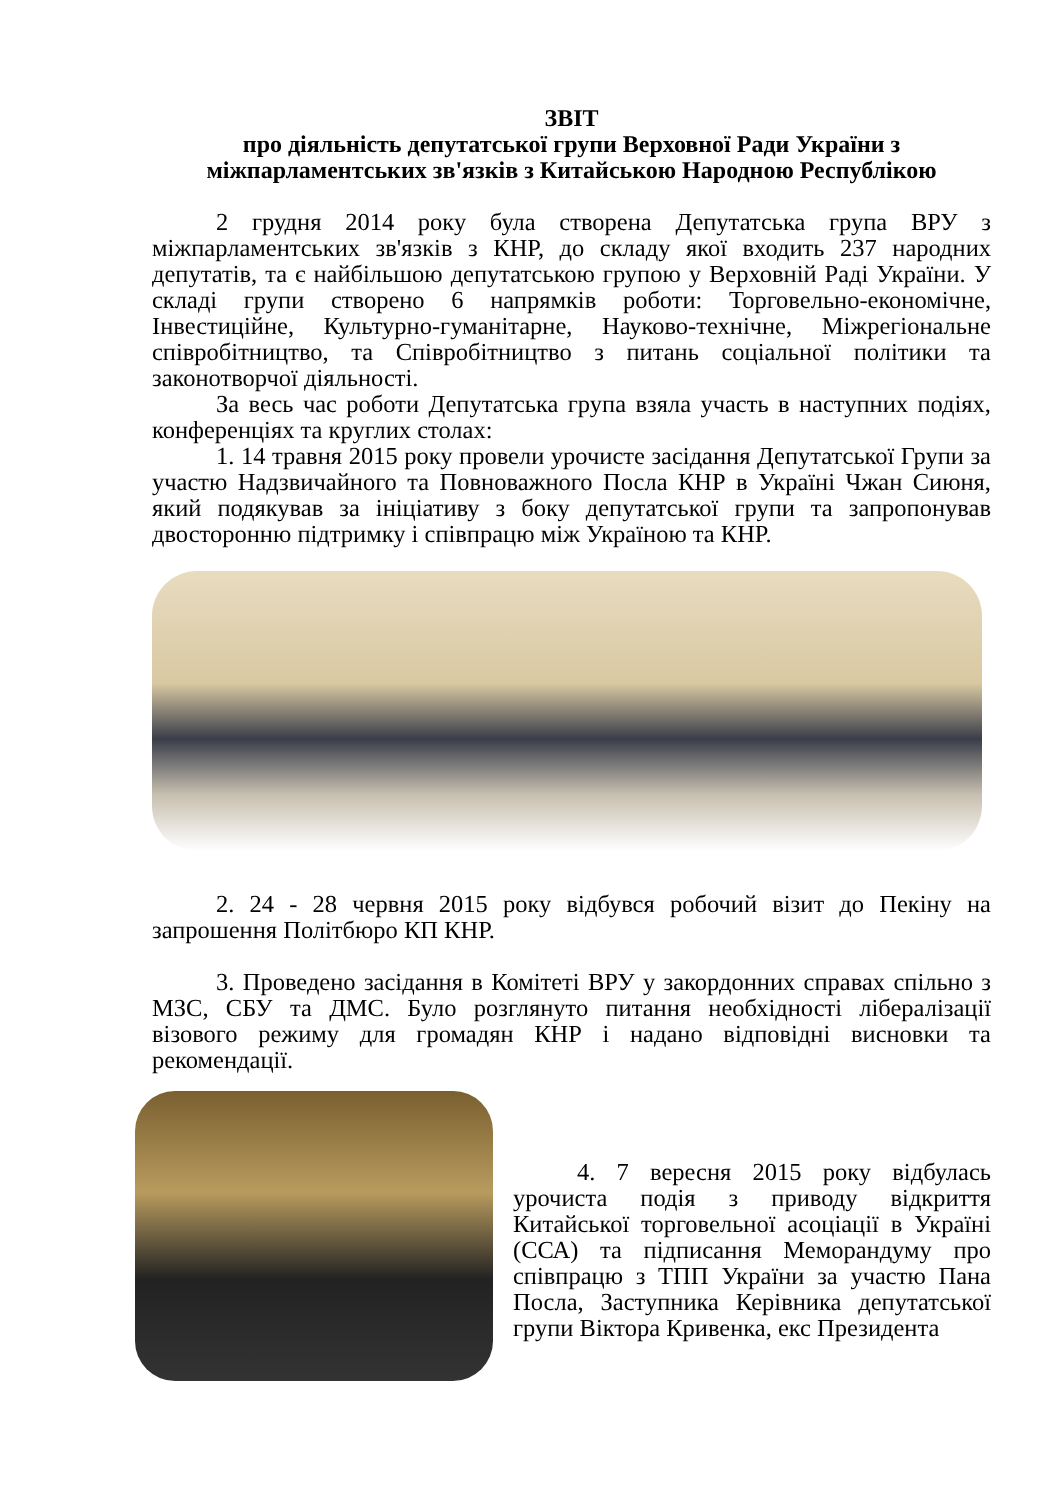ЗВІТ
про діяльність депутатської групи Верховної Ради України з
міжпарламентських зв'язків з Китайською Народною Республікою
2 грудня 2014 року була створена Депутатська група ВРУ з міжпарламентських зв'язків з КНР, до складу якої входить 237 народних депутатів, та є найбільшою депутатською групою у Верховній Раді України. У складі групи створено 6 напрямків роботи: Торговельно-економічне, Інвестиційне, Культурно-гуманітарне, Науково-технічне, Міжрегіональне співробітництво, та Співробітництво з питань соціальної політики та законотворчої діяльності.
За весь час роботи Депутатська група взяла участь в наступних подіях, конференціях та круглих столах:
1. 14 травня 2015 року провели урочисте засідання Депутатської Групи за участю Надзвичайного та Повноважного Посла КНР в Україні Чжан Сиюня, який подякував за ініціативу з боку депутатської групи та запропонував двосторонню підтримку і співпрацю між Україною та КНР.
2. 24 - 28 червня 2015 року відбувся робочий візит до Пекіну на запрошення Політбюро КП КНР.
3. Проведено засідання в Комітеті ВРУ у закордонних справах спільно з МЗС, СБУ та ДМС. Було розглянуто питання необхідності лібералізації візового режиму для громадян КНР і надано відповідні висновки та рекомендації.
4. 7 вересня 2015 року відбулась урочиста подія з приводу відкриття Китайської торговельної асоціації в Україні (ССА) та підписання Меморандуму про співпрацю з ТПП України за участю Пана Посла, Заступника Керівника депутатської групи Віктора Кривенка, екс Президента